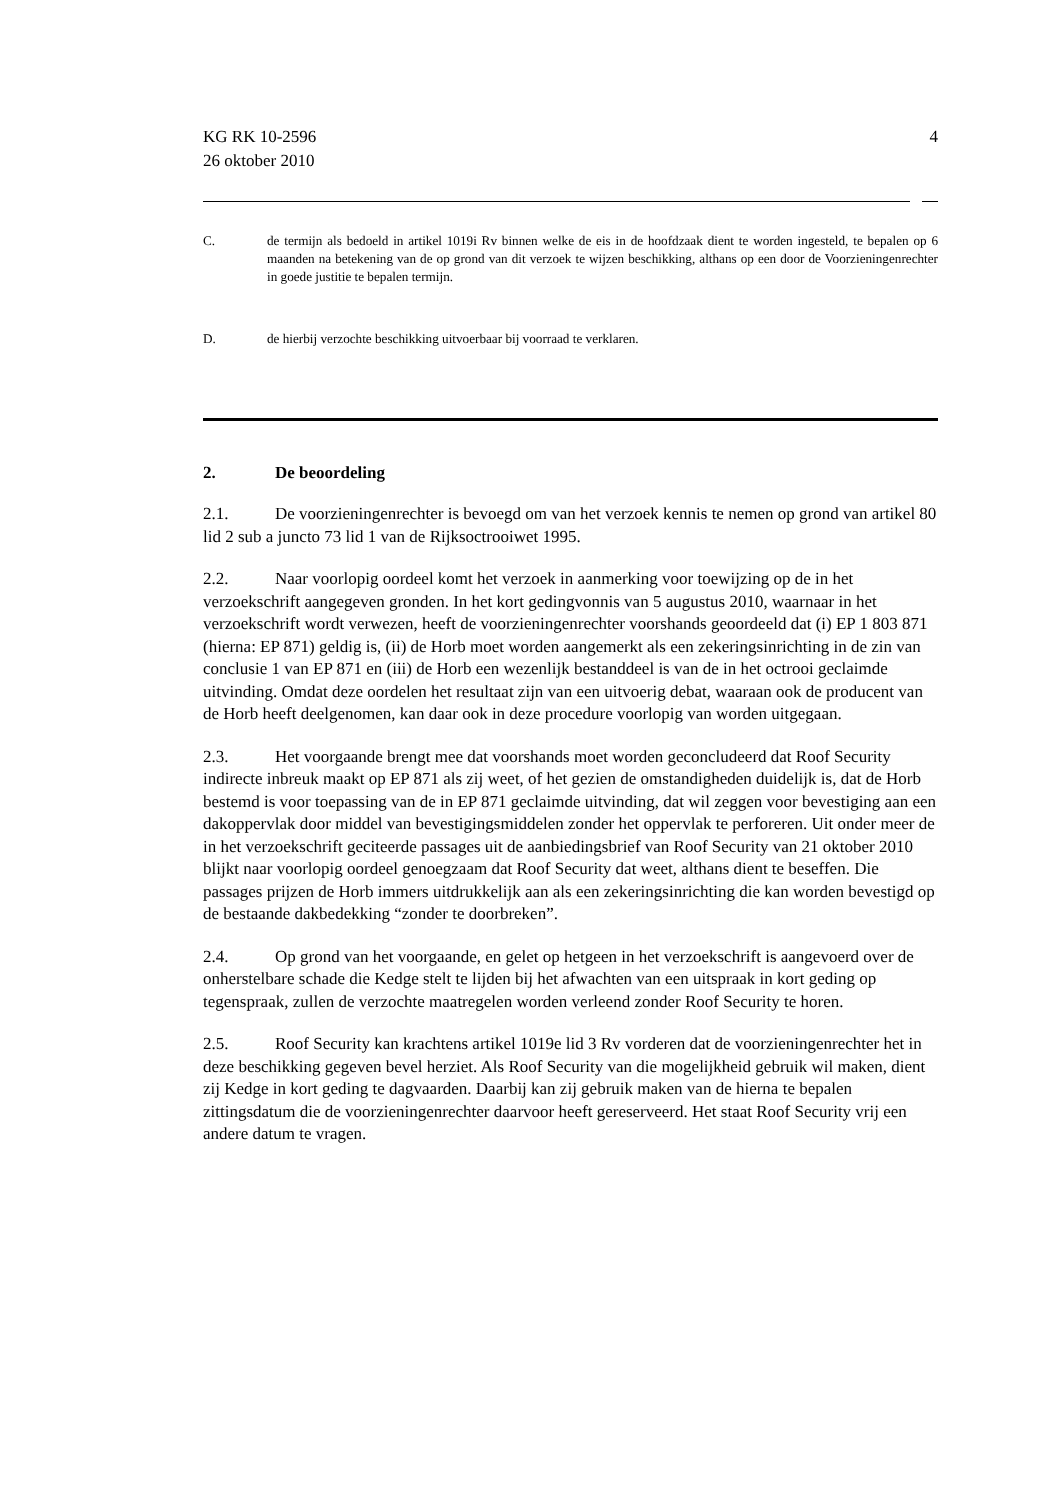KG RK 10-2596
26 oktober 2010
4
C. de termijn als bedoeld in artikel 1019i Rv binnen welke de eis in de hoofdzaak dient te worden ingesteld, te bepalen op 6 maanden na betekening van de op grond van dit verzoek te wijzen beschikking, althans op een door de Voorzieningenrechter in goede justitie te bepalen termijn.
D. de hierbij verzochte beschikking uitvoerbaar bij voorraad te verklaren.
2. De beoordeling
2.1. De voorzieningenrechter is bevoegd om van het verzoek kennis te nemen op grond van artikel 80 lid 2 sub a juncto 73 lid 1 van de Rijksoctrooiwet 1995.
2.2. Naar voorlopig oordeel komt het verzoek in aanmerking voor toewijzing op de in het verzoekschrift aangegeven gronden. In het kort gedingvonnis van 5 augustus 2010, waarnaar in het verzoekschrift wordt verwezen, heeft de voorzieningenrechter voorshands geoordeeld dat (i) EP 1 803 871 (hierna: EP 871) geldig is, (ii) de Horb moet worden aangemerkt als een zekeringsinrichting in de zin van conclusie 1 van EP 871 en (iii) de Horb een wezenlijk bestanddeel is van de in het octrooi geclaimde uitvinding. Omdat deze oordelen het resultaat zijn van een uitvoerig debat, waaraan ook de producent van de Horb heeft deelgenomen, kan daar ook in deze procedure voorlopig van worden uitgegaan.
2.3. Het voorgaande brengt mee dat voorshands moet worden geconcludeerd dat Roof Security indirecte inbreuk maakt op EP 871 als zij weet, of het gezien de omstandigheden duidelijk is, dat de Horb bestemd is voor toepassing van de in EP 871 geclaimde uitvinding, dat wil zeggen voor bevestiging aan een dakoppervlak door middel van bevestigingsmiddelen zonder het oppervlak te perforeren. Uit onder meer de in het verzoekschrift geciteerde passages uit de aanbiedingsbrief van Roof Security van 21 oktober 2010 blijkt naar voorlopig oordeel genoegzaam dat Roof Security dat weet, althans dient te beseffen. Die passages prijzen de Horb immers uitdrukkelijk aan als een zekeringsinrichting die kan worden bevestigd op de bestaande dakbedekking “zonder te doorbreken”.
2.4. Op grond van het voorgaande, en gelet op hetgeen in het verzoekschrift is aangevoerd over de onherstelbare schade die Kedge stelt te lijden bij het afwachten van een uitspraak in kort geding op tegenspraak, zullen de verzochte maatregelen worden verleend zonder Roof Security te horen.
2.5. Roof Security kan krachtens artikel 1019e lid 3 Rv vorderen dat de voorzieningenrechter het in deze beschikking gegeven bevel herziet. Als Roof Security van die mogelijkheid gebruik wil maken, dient zij Kedge in kort geding te dagvaarden. Daarbij kan zij gebruik maken van de hierna te bepalen zittingsdatum die de voorzieningenrechter daarvoor heeft gereserveerd. Het staat Roof Security vrij een andere datum te vragen.